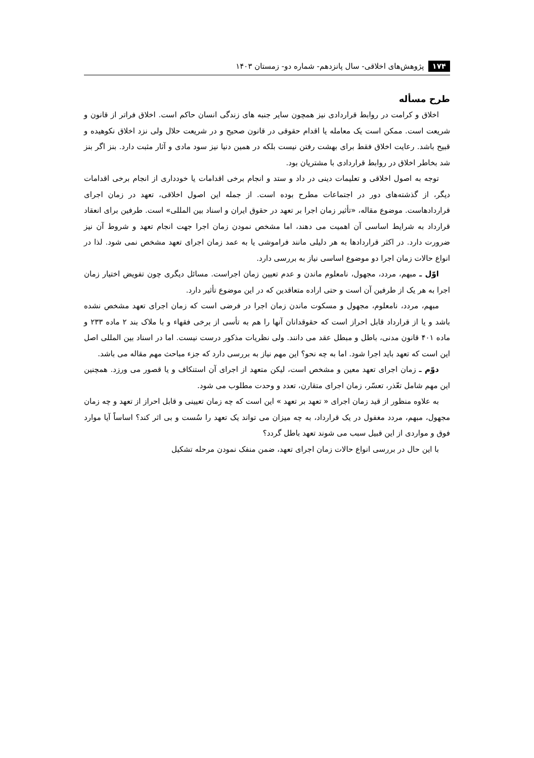۱۷۴ پژوهش‌های اخلاقی- سال پانزدهم- شماره دو- زمستان ۱۴۰۳
طرح مسأله
اخلاق و کرامت در روابط قراردادی نیز همچون سایر جنبه های زندگی انسان حاکم است. اخلاق فراتر از قانون و شریعت است. ممکن است یک معامله یا اقدام حقوقی در قانون صحیح و در شریعت حلال ولی نزد اخلاق نکوهیده و قبیح باشد. رعایت اخلاق فقط برای بهشت رفتن نیست بلکه در همین دنیا نیز سود مادی و آثار مثبت دارد. بنز اگر بنز شد بخاطر اخلاق در روابط قراردادی با مشتریان بود.
توجه به اصول اخلاقی و تعلیمات دینی در داد و ستد و انجام برخی اقدامات یا خودداری از انجام برخی اقدامات دیگر، از گذشته‌های دور در اجتماعات مطرح بوده است. از جمله این اصول اخلاقی، تعهد در زمان اجرای قراردادهاست. موضوع مقاله، «تأثیر زمان اجرا بر تعهد در حقوق ایران و اسناد بین المللی» است. طرفین برای انعقاد قرارداد به شرایط اساسی آن اهمیت می دهند، اما مشخص نمودن زمان اجرا جهت انجام تعهد و شروط آن نیز ضرورت دارد. در اکثر قراردادها به هر دلیلی مانند فراموشی یا به عمد زمان اجرای تعهد مشخص نمی شود. لذا در انواع حالات زمان اجرا دو موضوع اساسی نیاز به بررسی دارد.
اوّل ـ مبهم، مردد، مجهول، نامعلوم ماندن و عدم تعیین زمان اجراست. مسائل دیگری چون تفویض اختیار زمان اجرا به هر یک از طرفین آن است و حتی اراده متعاقدین که در این موضوع تأثیر دارد.
مبهم، مردد، نامعلوم، مجهول و مسکوت ماندن زمان اجرا در فرضی است که زمان اجرای تعهد مشخص نشده باشد و یا از قرارداد قابل احراز است که حقوقدانان آنها را هم به تأسی از برخی فقهاء و با ملاک بند ۲ ماده ۲۳۳ و ماده ۴۰۱ قانون مدنی، باطل و مبطل عقد می دانند. ولی نظریات مذکور درست نیست. اما در اسناد بین المللی اصل این است که تعهد باید اجرا شود. اما به چه نحو؟ این مهم نیاز به بررسی دارد که جزء مباحث مهم مقاله می باشد.
دوّم ـ زمان اجرای تعهد معین و مشخص است، لیکن متعهد از اجرای آن استنکاف و یا قصور می ورزد. همچنین این مهم شامل تعّذر، تعسّر، زمان اجرای متقارن، تعدد و وحدت مطلوب می شود.
به علاوه منظور از قید زمان اجرای « تعهد بر تعهد » این است که چه زمان تعیینی و قابل احراز از تعهد و چه زمان مجهول، مبهم، مردد مغفول در یک قرارداد، به چه میزان می تواند یک تعهد را سُست و بی اثر کند؟ اساساً آیا موارد فوق و مواردی از این قبیل سبب می شوند تعهد باطل گردد؟
با این حال در بررسی انواع حالات زمان اجرای تعهد، ضمن منفک نمودن مرحله تشکیل